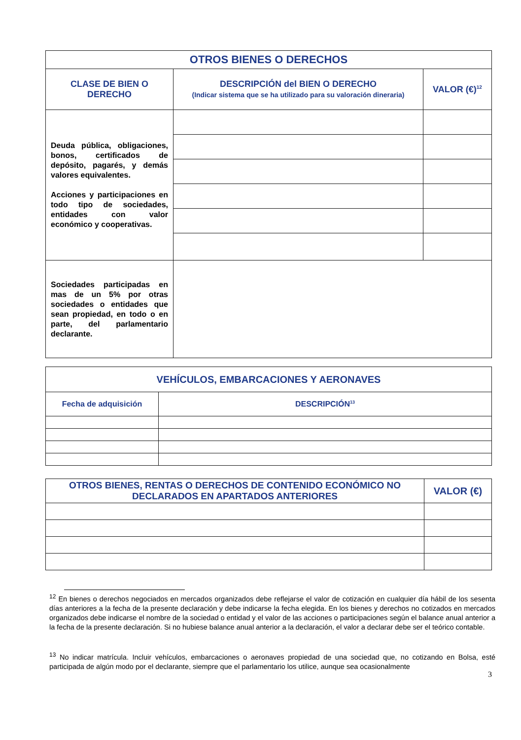| OTROS BIENES O DERECHOS | | |
| --- | --- | --- |
| CLASE DE BIEN O DERECHO | DESCRIPCIÓN del BIEN O DERECHO (Indicar sistema que se ha utilizado para su valoración dineraria) | VALOR (€)<sup>12</sup> |
| Deuda pública, obligaciones, bonos, certificados de depósito, pagarés, y demás valores equivalentes. Acciones y participaciones en todo tipo de sociedades, entidades con valor económico y cooperativas. | | |
| Sociedades participadas en mas de un 5% por otras sociedades o entidades que sean propiedad, en todo o en parte, del parlamentario declarante. | | |
| VEHÍCULOS, EMBARCACIONES Y AERONAVES | |
| --- | --- |
| Fecha de adquisición | DESCRIPCIÓN<sup>13</sup> |
| OTROS BIENES, RENTAS O DERECHOS DE CONTENIDO ECONÓMICO NO DECLARADOS EN APARTADOS ANTERIORES | VALOR (€) |
| --- | --- |
<sup>12</sup> En bienes o derechos negociados en mercados organizados debe reflejarse el valor de cotización en cualquier día hábil de los sesenta días anteriores a la fecha de la presente declaración y debe indicarse la fecha elegida. En los bienes y derechos no cotizados en mercados organizados debe indicarse el nombre de la sociedad o entidad y el valor de las acciones o participaciones según el balance anual anterior a la fecha de la presente declaración. Si no hubiese balance anual anterior a la declaración, el valor a declarar debe ser el teórico contable.
<sup>13</sup> No indicar matrícula. Incluir vehículos, embarcaciones o aeronaves propiedad de una sociedad que, no cotizando en Bolsa, esté participada de algún modo por el declarante, siempre que el parlamentario los utilice, aunque sea ocasionalmente
3